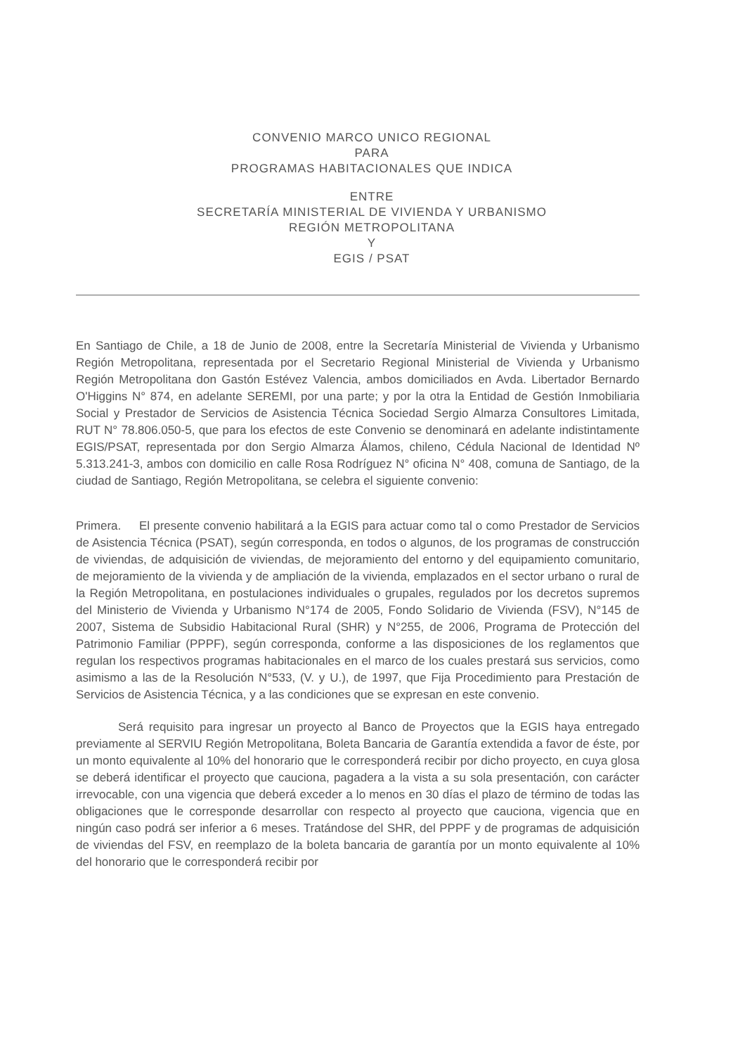CONVENIO MARCO UNICO REGIONAL
PARA
PROGRAMAS HABITACIONALES QUE INDICA
ENTRE
SECRETARÍA MINISTERIAL DE VIVIENDA Y URBANISMO
REGIÓN METROPOLITANA
Y
EGIS / PSAT
En Santiago de Chile, a 18 de Junio de 2008, entre la Secretaría Ministerial de Vivienda y Urbanismo Región Metropolitana, representada por el Secretario Regional Ministerial de Vivienda y Urbanismo Región Metropolitana don Gastón Estévez Valencia, ambos domiciliados en Avda. Libertador Bernardo O'Higgins N° 874, en adelante SEREMI, por una parte; y por la otra la Entidad de Gestión Inmobiliaria Social y Prestador de Servicios de Asistencia Técnica Sociedad Sergio Almarza Consultores Limitada, RUT N° 78.806.050-5, que para los efectos de este Convenio se denominará en adelante indistintamente EGIS/PSAT, representada por don Sergio Almarza Álamos, chileno, Cédula Nacional de Identidad Nº 5.313.241-3, ambos con domicilio en calle Rosa Rodríguez N° oficina N° 408, comuna de Santiago, de la ciudad de Santiago, Región Metropolitana, se celebra el siguiente convenio:
Primera. El presente convenio habilitará a la EGIS para actuar como tal o como Prestador de Servicios de Asistencia Técnica (PSAT), según corresponda, en todos o algunos, de los programas de construcción de viviendas, de adquisición de viviendas, de mejoramiento del entorno y del equipamiento comunitario, de mejoramiento de la vivienda y de ampliación de la vivienda, emplazados en el sector urbano o rural de la Región Metropolitana, en postulaciones individuales o grupales, regulados por los decretos supremos del Ministerio de Vivienda y Urbanismo N°174 de 2005, Fondo Solidario de Vivienda (FSV), N°145 de 2007, Sistema de Subsidio Habitacional Rural (SHR) y N°255, de 2006, Programa de Protección del Patrimonio Familiar (PPPF), según corresponda, conforme a las disposiciones de los reglamentos que regulan los respectivos programas habitacionales en el marco de los cuales prestará sus servicios, como asimismo a las de la Resolución N°533, (V. y U.), de 1997, que Fija Procedimiento para Prestación de Servicios de Asistencia Técnica, y a las condiciones que se expresan en este convenio.
Será requisito para ingresar un proyecto al Banco de Proyectos que la EGIS haya entregado previamente al SERVIU Región Metropolitana, Boleta Bancaria de Garantía extendida a favor de éste, por un monto equivalente al 10% del honorario que le corresponderá recibir por dicho proyecto, en cuya glosa se deberá identificar el proyecto que cauciona, pagadera a la vista a su sola presentación, con carácter irrevocable, con una vigencia que deberá exceder a lo menos en 30 días el plazo de término de todas las obligaciones que le corresponde desarrollar con respecto al proyecto que cauciona, vigencia que en ningún caso podrá ser inferior a 6 meses. Tratándose del SHR, del PPPF y de programas de adquisición de viviendas del FSV, en reemplazo de la boleta bancaria de garantía por un monto equivalente al 10% del honorario que le corresponderá recibir por